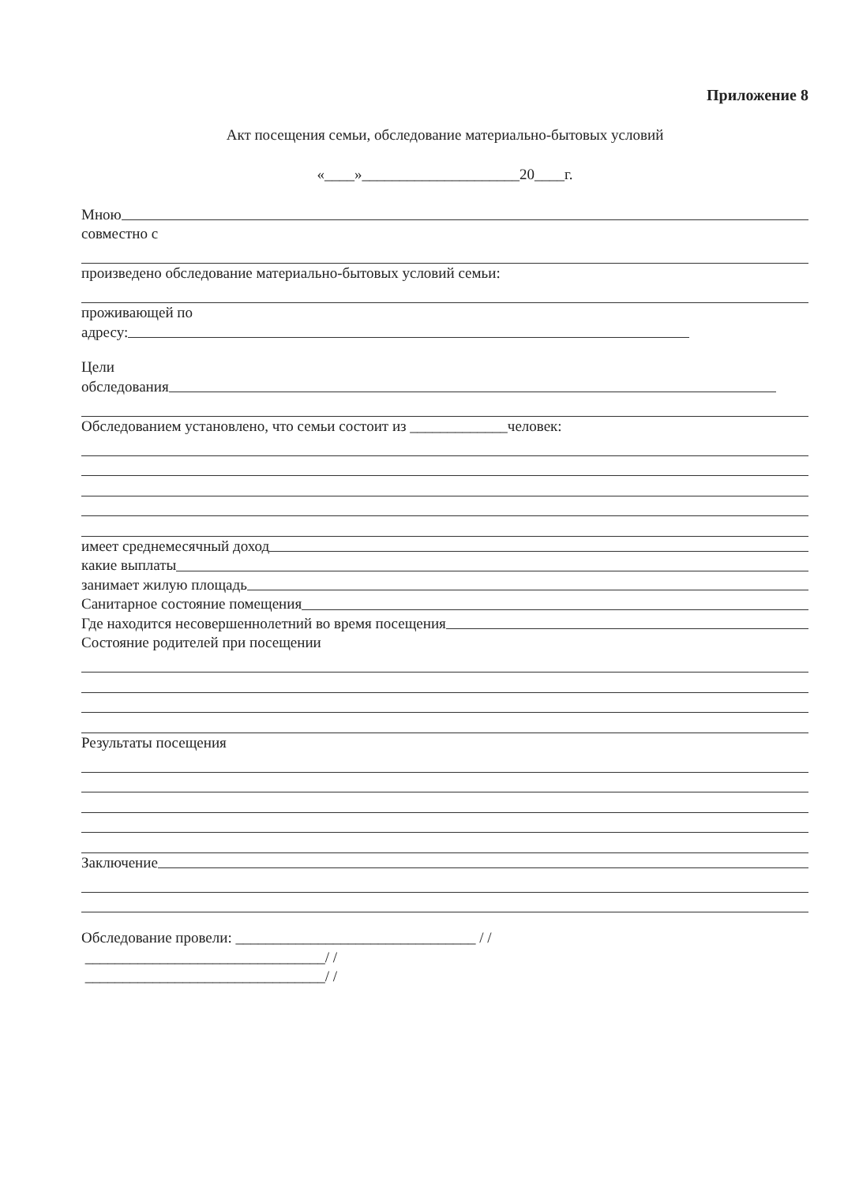Приложение 8
Акт посещения семьи, обследование материально-бытовых условий
«____»_____________________20____г.
Мною
совместно с
произведено обследование материально-бытовых условий семьи:
проживающей по
адресу:
Цели
обследования
Обследованием установлено, что семьи состоит из _____________человек:
имеет среднемесячный доход
какие выплаты
занимает жилую площадь
Санитарное состояние помещения
Где находится несовершеннолетний во время посещения
Состояние родителей при посещении
Результаты посещения
Заключение
Обследование провели: ________________________________ / /
________________________________/ /
________________________________/ /